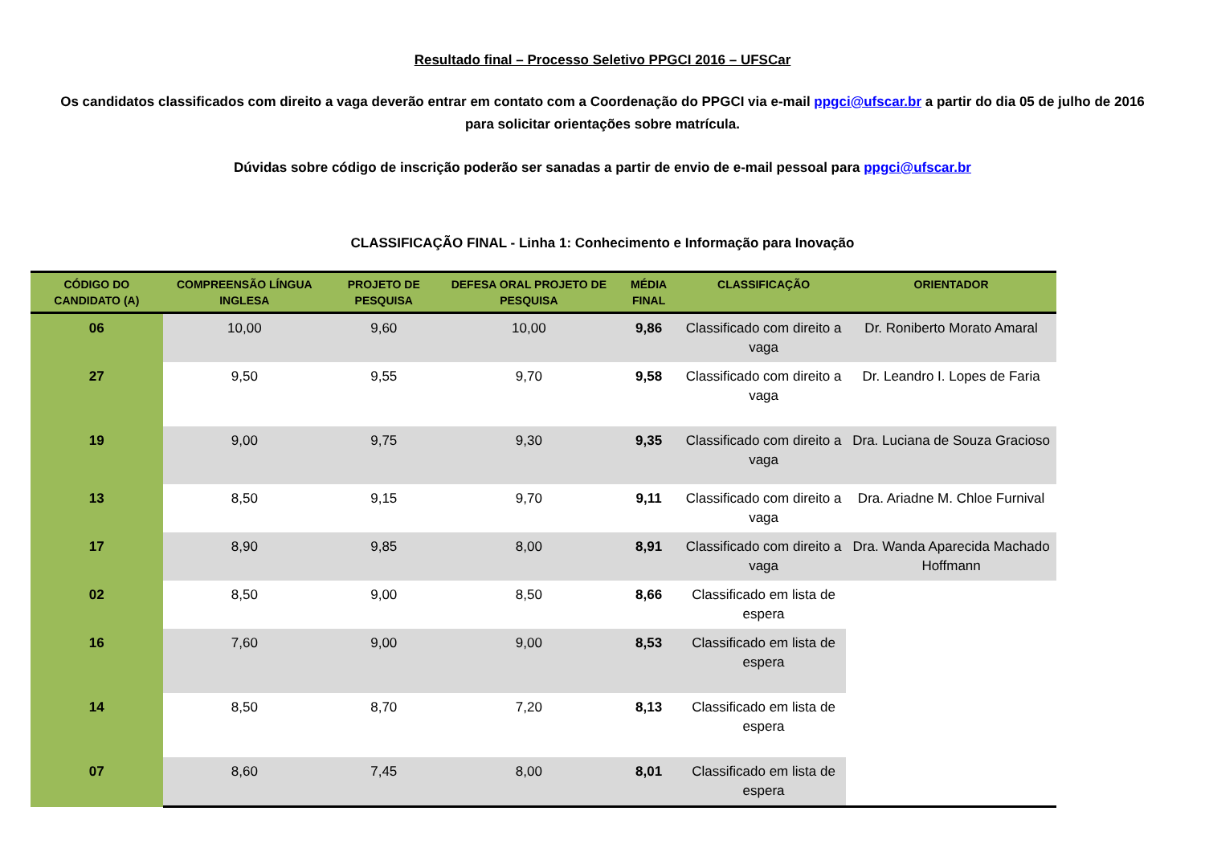Resultado final – Processo Seletivo PPGCI 2016 – UFSCar
Os candidatos classificados com direito a vaga deverão entrar em contato com a Coordenação do PPGCI via e-mail ppgci@ufscar.br a partir do dia 05 de julho de 2016 para solicitar orientações sobre matrícula.
Dúvidas sobre código de inscrição poderão ser sanadas a partir de envio de e-mail pessoal para ppgci@ufscar.br
CLASSIFICAÇÃO FINAL - Linha 1: Conhecimento e Informação para Inovação
| CÓDIGO DO CANDIDATO (A) | COMPREENSÃO LÍNGUA INGLESA | PROJETO DE PESQUISA | DEFESA ORAL PROJETO DE PESQUISA | MÉDIA FINAL | CLASSIFICAÇÃO | ORIENTADOR |
| --- | --- | --- | --- | --- | --- | --- |
| 06 | 10,00 | 9,60 | 10,00 | 9,86 | Classificado com direito a vaga | Dr. Roniberto Morato Amaral |
| 27 | 9,50 | 9,55 | 9,70 | 9,58 | Classificado com direito a vaga | Dr. Leandro I. Lopes de Faria |
| 19 | 9,00 | 9,75 | 9,30 | 9,35 | Classificado com direito a vaga | Dra. Luciana de Souza Gracioso |
| 13 | 8,50 | 9,15 | 9,70 | 9,11 | Classificado com direito a vaga | Dra. Ariadne M. Chloe Furnival |
| 17 | 8,90 | 9,85 | 8,00 | 8,91 | Classificado com direito a vaga | Dra. Wanda Aparecida Machado Hoffmann |
| 02 | 8,50 | 9,00 | 8,50 | 8,66 | Classificado em lista de espera | |
| 16 | 7,60 | 9,00 | 9,00 | 8,53 | Classificado em lista de espera | |
| 14 | 8,50 | 8,70 | 7,20 | 8,13 | Classificado em lista de espera | |
| 07 | 8,60 | 7,45 | 8,00 | 8,01 | Classificado em lista de espera | |